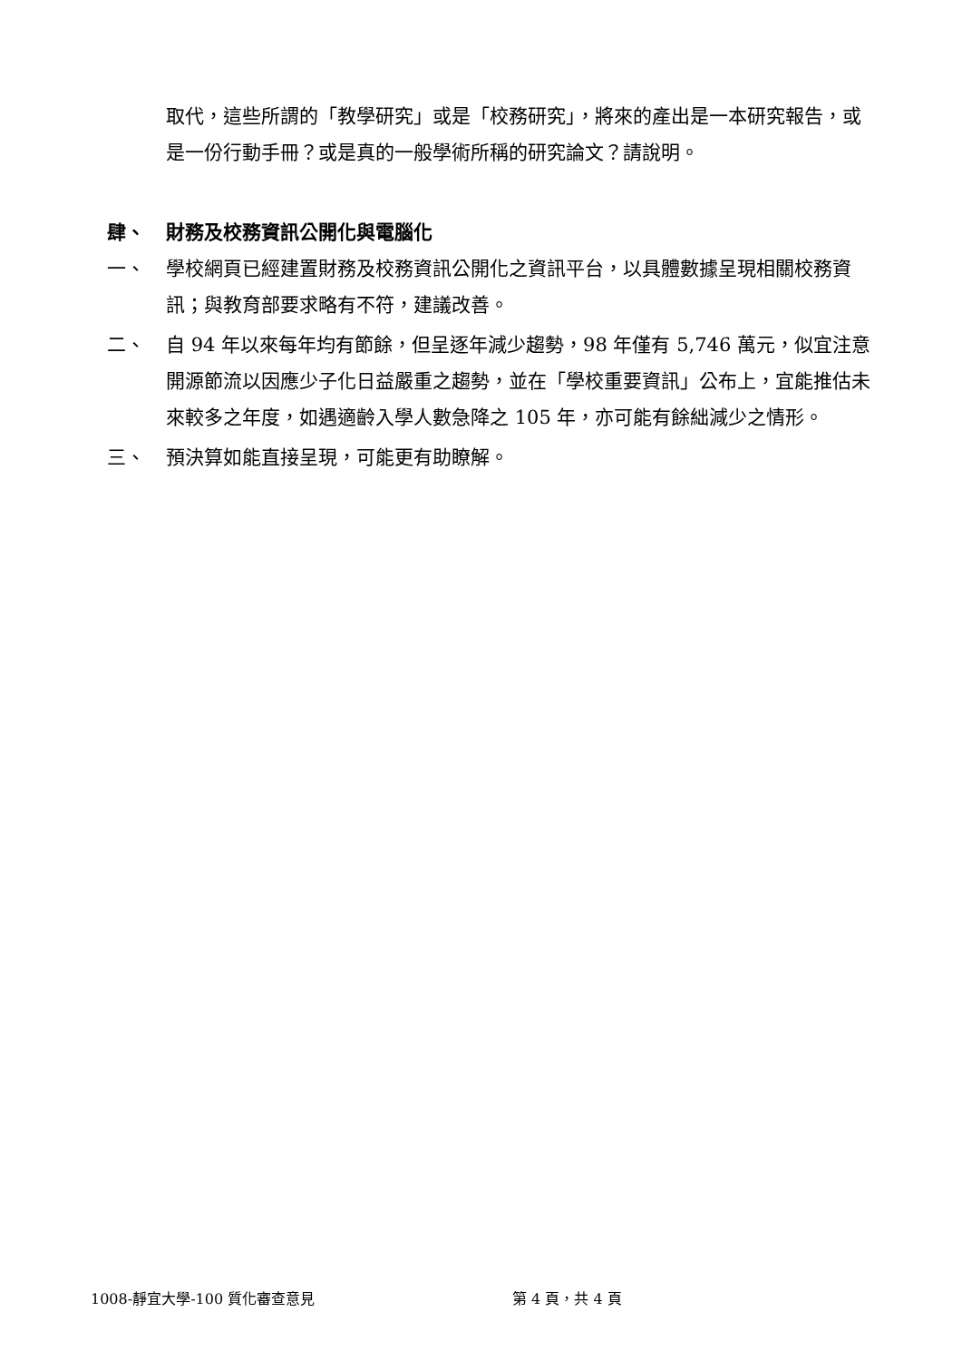取代，這些所謂的「教學研究」或是「校務研究」，將來的產出是一本研究報告，或是一份行動手冊？或是真的一般學術所稱的研究論文？請說明。
肆、 財務及校務資訊公開化與電腦化
一、 學校網頁已經建置財務及校務資訊公開化之資訊平台，以具體數據呈現相關校務資訊；與教育部要求略有不符，建議改善。
二、 自 94 年以來每年均有節餘，但呈逐年減少趨勢，98 年僅有 5,746 萬元，似宜注意開源節流以因應少子化日益嚴重之趨勢，並在「學校重要資訊」公布上，宜能推估未來較多之年度，如遇適齡入學人數急降之 105 年，亦可能有餘絀減少之情形。
三、 預決算如能直接呈現，可能更有助瞭解。
1008-靜宜大學-100 質化審查意見 第 4 頁，共 4 頁